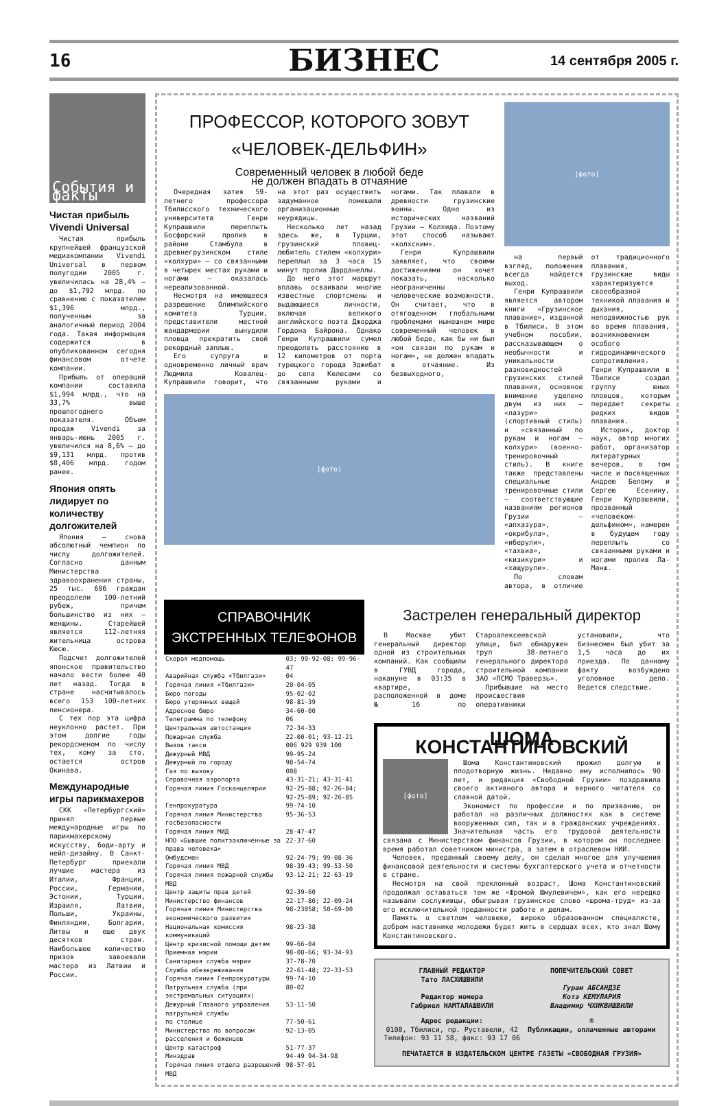16
БИЗНЕС
14 сентября 2005 г.
События и факты
Чистая прибыль Vivendi Universal
Чистая прибыль крупнейшей французской медиакомпании Vivendi Universal в первом полугодии 2005 г. увеличилась на 28,4% – до $1,792 млрд. по сравнению с показателем $1,396 млрд., полученным за аналогичный период 2004 года. Такая информация содержится в опубликованном сегодня финансовом отчете компании.
Прибыль от операций компании составила $1,994 млрд., что на 33,7% выше прошлогоднего показателя. Объем продаж Vivendi за январь-июнь 2005 г. увеличился на 8,6% – до $9,131 млрд. против $8,406 млрд. годом ранее.
Япония опять лидирует по количеству долгожителей
Япония – снова абсолютный чемпион по числу долгожителей. Согласно данным Министерства здравоохранения страны, 25 тыс. 606 граждан преодолели 100-летний рубеж, причем большинство из них – женщины. Старейшей является 112-летняя жительница острова Кюсю.
Подсчет долгожителей японское правительство начало вести более 40 лет назад. Тогда в стране насчитывалось всего 153 100-летних пенсионера.
С тех пор эта цифра неуклонно растет. При этом долгие годы рекордсменом по числу тех, кому за сто, остается остров Окинава.
Международные игры парикмахеров
СКК «Петербургский» принял первые международные игры по парикмахерскому искусству, боди-арту и нейл-дизайну. В Санкт-Петербург приехали лучшие мастера из Италии, Франции, России, Германии, Эстонии, Турции, Израиля, Латвии, Польши, Украины, Финляндии, Болгарии, Литвы и еще двух десятков стран. Наибольшее количество призов завоевали мастера из Латвии и России.
ПРОФЕССОР, КОТОРОГО ЗОВУТ
«ЧЕЛОВЕК-ДЕЛЬФИН»
Современный человек в любой беде
не должен впадать в отчаяние
Очередная затея 59-летнего профессора Тбилисского технического университета Генри Купрашвили переплыть Босфорский пролив в районе Стамбула в древнегрузинском стиле «колхури» – со связанными в четырех местах руками и ногами – оказалась нереализованной.
Несмотря на имеющееся разрешение Олимпийского комитета Турции, представители местной жандармерии вынудили пловца прекратить свой рекордный заплыв.
Его супруга и одновременно личный врач Людмила Ковалец-Купрашвили говорит, что на этот раз осуществить задуманное помешали организационные неурядицы.
Несколько лет назад здесь же, в Турции, грузинский пловец-любитель стилем «колхури» переплыл за 3 часа 15 минут пролив Дарданеллы.
До него этот маршрут вплавь осваивали многие известные спортсмены и выдающиеся личности, включая великого английского поэта Джорджа Гордона Байрона. Однако Генри Купрашвили сумел преодолеть расстояние в 12 километров от порта турецкого города Эджибат до села Келесами со связанными руками и ногами. Так плавали в древности грузинские воины. Одно из исторических названий Грузии – Колхида. Поэтому этот способ называют «колхским».
Генри Купрашвили заявляет, что своими достижениями он хочет показать, насколько неограниченны человеческие возможности. Он считает, что в отягощенном глобальными проблемами нынешнем мире современный человек в любой беде, как бы ни был «он связан по рукам и ногам», не должен впадать в отчаяние. Из безвыходного,
[фото]
[фото]
на первый взгляд, положения всегда найдется выход.
Генри Купрашвили является автором книги «Грузинское плавание», изданной в Тбилиси. В этом учебном пособии, рассказывающем о необычности и уникальности разновидностей грузинских стилей плавания, основное внимание уделено двум из них – «лазури» (спортивный стиль) и «связанный по рукам и ногам – колхури» (военно-тренировочный стиль). В книге также представлены специальные тренировочные стили – соответствующие названиям регионов Грузии – «апхазура», «окрибула», «иберули», «тахвиа», «кизикури» и «хащурули».
По словам автора, в отличие от традиционного плавания, грузинские виды характеризуются своеобразной техникой плавания и дыхания, неподвижностью рук во время плавания, возникновением особого гидродинамического сопротивления. Генри Купрашвили в Тбилиси создал группу юных пловцов, которым передает секреты редких видов плавания.
Историк, доктор наук, автор многих работ, организатор литературных вечеров, в том числе и посвященных Андрею Белому и Сергею Есенину, Генри Купрашвили, прозванный «человеком-дельфином», намерен в будущем году переплыть со связанными руками и ногами пролив Ла-Манш.
СПРАВОЧНИК
ЭКСТРЕННЫХ ТЕЛЕФОНОВ
| Скорая медпомощь | 03; 99-92-08; 99-96-47 |
| Аварийная служба «Тбилгази» | 04 |
| Горячая линия «Тбилгази» | 20-04-05 |
| Бюро погоды | 95-02-02 |
| Бюро утерянных вещей | 98-81-39 |
| Адресное бюро | 34-60-00 |
| Телеграмма по телефону | 06 |
| Центральная автостанция | 72-34-33 |
| Пожарная служба | 22-00-01; 93-12-21 |
| Вызов такси | 006 929 939 100 |
| Дежурный МВД | 99-95-24 |
| Дежурный по городу | 98-54-74 |
| Газ по вызову | 008 |
| Справочная аэропорта | 43-31-21; 43-31-41 |
| Горячая линия Госканцелярии | 92-25-88; 92-26-84; 92-25-89; 92-26-85 |
| Генпрокуратура | 99-74-10 |
| Горячая линия Министерства госбезопасности | 95-36-53 |
| Горячая линия МИД | 28-47-47 |
| НПО «Бывшие политзаключенные за права человека» | 22-37-60 |
| Омбудсмен | 92-24-79; 99-08-36 |
| Горячая линия МВД | 98-39-43; 99-53-50 |
| Горячая линия пожарной службы МВД | 93-12-21; 22-63-19 |
| Центр защиты прав детей | 92-39-60 |
| Министерство финансов | 22-17-80; 22-09-24 |
| Горячая линия Министерства экономического развития | 98-23058; 50-69-00 |
| Национальная комиссия коммуникаций | 98-23-38 |
| Центр кризисной помощи детям | 99-66-04 |
| Приемная мэрии | 98-08-66; 93-34-93 |
| Санитарная служба мэрии | 37-78-70 |
| Служба обезвреживания | 22-61-48; 22-33-53 |
| Горячая линия Генпрокуратуры | 99-74-10 |
| Патрульная служба (при экстремальных ситуациях) | 80-02 |
| Дежурный Главного управления патрульной службы | 53-11-50 |
| по столице | 77-50-61 |
| Министерство по вопросам расселения и беженцев | 92-13-05 |
| Центр катастроф | 51-77-37 |
| Минздрав | 94-49 94-34-98 |
| Горячая линия отдела разрешений МВД | 98-57-01 |
Застрелен генеральный директор
В Москве убит генеральный директор одной из строительных компаний. Как сообщили в ГУВД города, накануне в 03:35 в квартире, расположенной в доме №16 по Староалексеевской улице, был обнаружен труп 38-летнего генерального директора строительной компании ЗАО «ПСМО Траверзь».
Прибывшие на место происшествия оперативники установили, что бизнесмен был убит за 1,5 часа до их приезда. По данному факту возбуждено уголовное дело. Ведется следствие.
ШОМА КОНСТАНТИНОВСКИЙ
[фото]
Шома Константиновский прожил долгую и плодотворную жизнь. Недавно ему исполнилось 90 лет, и редакция «Свободной Грузии» поздравила своего активного автора и верного читателя со славной датой.
Экономист по профессии и по призванию, он работал на различных должностях как в системе вооруженных сил, так и в гражданских учреждениях. Значительная часть его трудовой деятельности связана с Министерством финансов Грузии, в котором он последнее время работал советником министра, а затем в отраслевом НИИ.
Человек, преданный своему делу, он сделал многое для улучшения финансовой деятельности и системы бухгалтерского учета и отчетности в стране.
Несмотря на свой преклонный возраст, Шома Константиновский продолжал оставаться тем же «Шромой Шмулевичем», как его нередко называли сослуживцы, обыгрывая грузинское слово «шрома-труд» из-за его исключительной преданности работе и делам.
Память о светлом человеке, широко образованном специалисте, добром наставнике молодежи будет жить в сердцах всех, кто знал Шому Константиновского.
ГЛАВНЫЙ РЕДАКТОР
Тато ЛАСХИШВИЛИ
Редактор номера
Габриел НАМТАЛАШВИЛИ
ПОПЕЧИТЕЛЬСКИЙ СОВЕТ
Гурам АБСАНДЗЕ
Котэ КЕМУЛАРИЯ
Владимир ЧХИКВИШВИЛИ
Адрес редакции:
0108, Тбилиси, пр. Руставели, 42
Телефон: 93 11 58, факс: 93 17 06
®
Публикации, оплаченные авторами
ПЕЧАТАЕТСЯ В ИЗДАТЕЛЬСКОМ ЦЕНТРЕ ГАЗЕТЫ «СВОБОДНАЯ ГРУЗИЯ»